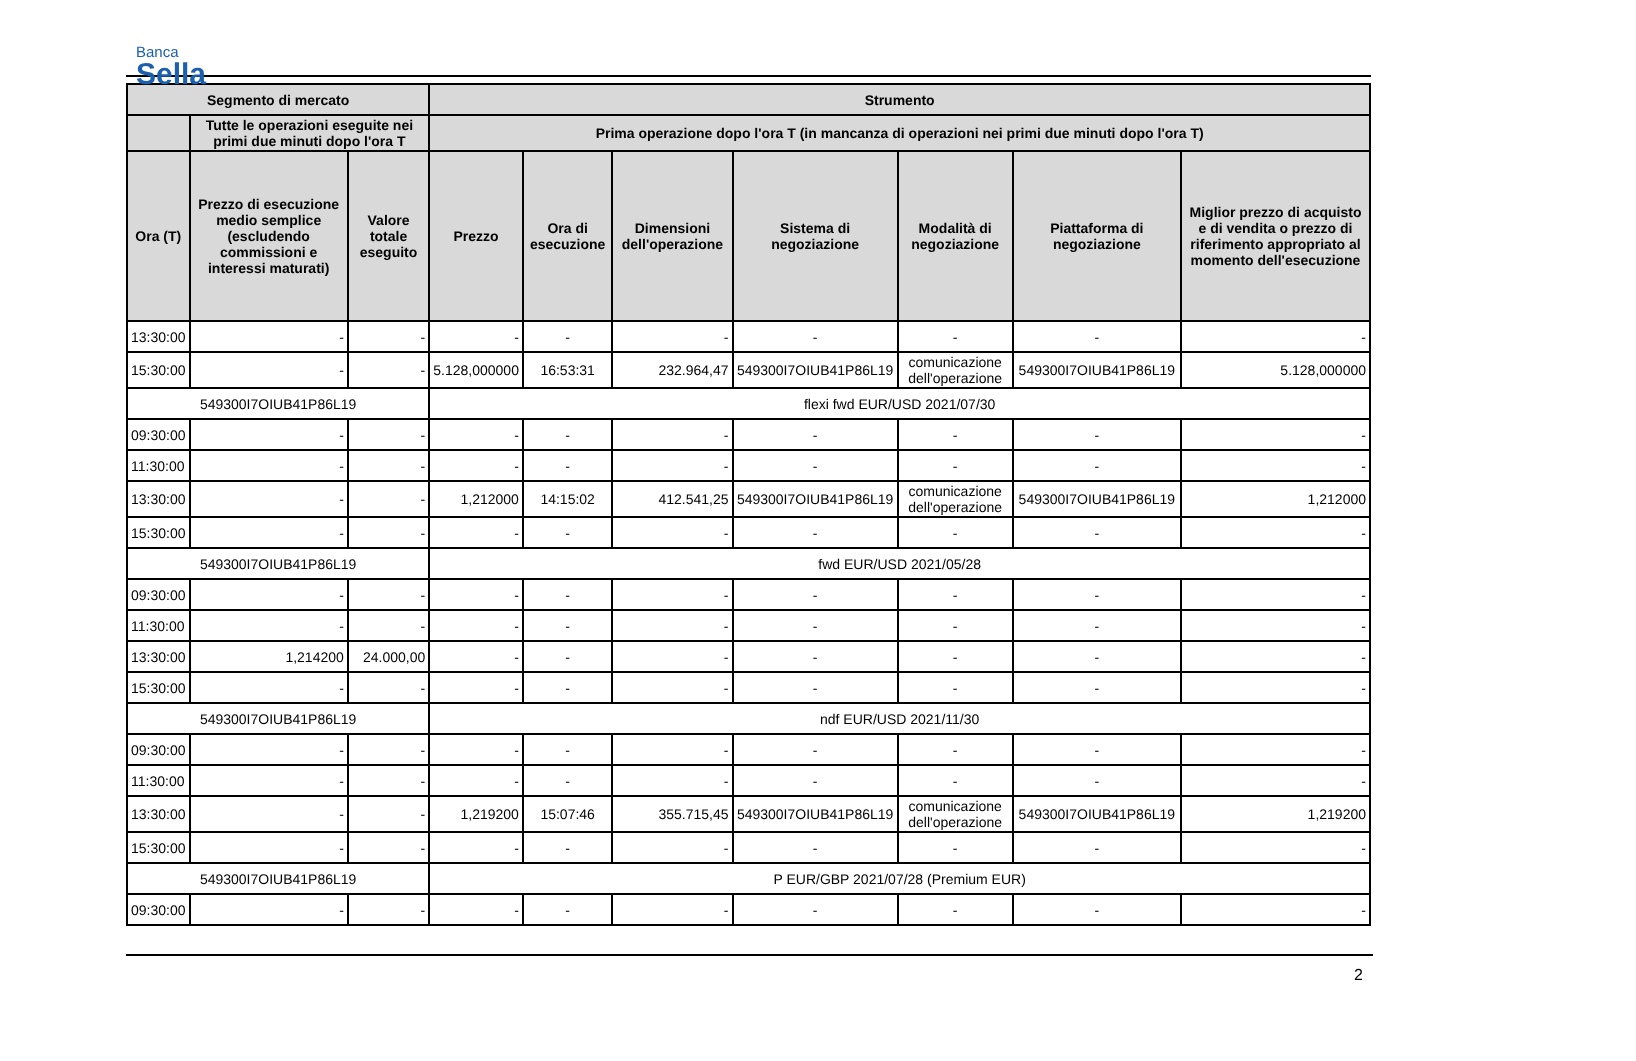Banca
Sella
| Segmento di mercato | | | Strumento | | | | | | |
| --- | --- | --- | --- | --- | --- | --- | --- | --- | --- |
| | Tutte le operazioni eseguite nei primi due minuti dopo l'ora T | | Prima operazione dopo l'ora T (in mancanza di operazioni nei primi due minuti dopo l'ora T) | | | | | | |
| Ora (T) | Prezzo di esecuzione medio semplice (escludendo commissioni e interessi maturati) | Valore totale eseguito | Prezzo | Ora di esecuzione | Dimensioni dell'operazione | Sistema di negoziazione | Modalità di negoziazione | Piattaforma di negoziazione | Miglior prezzo di acquisto e di vendita o prezzo di riferimento appropriato al momento dell'esecuzione |
| 13:30:00 | - | - | - | - | - | - | - | - | - |
| 15:30:00 | - | - | 5.128,000000 | 16:53:31 | 232.964,47 | 549300I7OIUB41P86L19 | comunicazione dell'operazione | 549300I7OIUB41P86L19 | 5.128,000000 |
| 549300I7OIUB41P86L19 | | | flexi fwd EUR/USD 2021/07/30 | | | | | | |
| 09:30:00 | - | - | - | - | - | - | - | - | - |
| 11:30:00 | - | - | - | - | - | - | - | - | - |
| 13:30:00 | - | - | 1,212000 | 14:15:02 | 412.541,25 | 549300I7OIUB41P86L19 | comunicazione dell'operazione | 549300I7OIUB41P86L19 | 1,212000 |
| 15:30:00 | - | - | - | - | - | - | - | - | - |
| 549300I7OIUB41P86L19 | | | fwd EUR/USD 2021/05/28 | | | | | | |
| 09:30:00 | - | - | - | - | - | - | - | - | - |
| 11:30:00 | - | - | - | - | - | - | - | - | - |
| 13:30:00 | 1,214200 | 24.000,00 | - | - | - | - | - | - | - |
| 15:30:00 | - | - | - | - | - | - | - | - | - |
| 549300I7OIUB41P86L19 | | | ndf EUR/USD 2021/11/30 | | | | | | |
| 09:30:00 | - | - | - | - | - | - | - | - | - |
| 11:30:00 | - | - | - | - | - | - | - | - | - |
| 13:30:00 | - | - | 1,219200 | 15:07:46 | 355.715,45 | 549300I7OIUB41P86L19 | comunicazione dell'operazione | 549300I7OIUB41P86L19 | 1,219200 |
| 15:30:00 | - | - | - | - | - | - | - | - | - |
| 549300I7OIUB41P86L19 | | | P EUR/GBP 2021/07/28 (Premium EUR) | | | | | | |
| 09:30:00 | - | - | - | - | - | - | - | - | - |
2